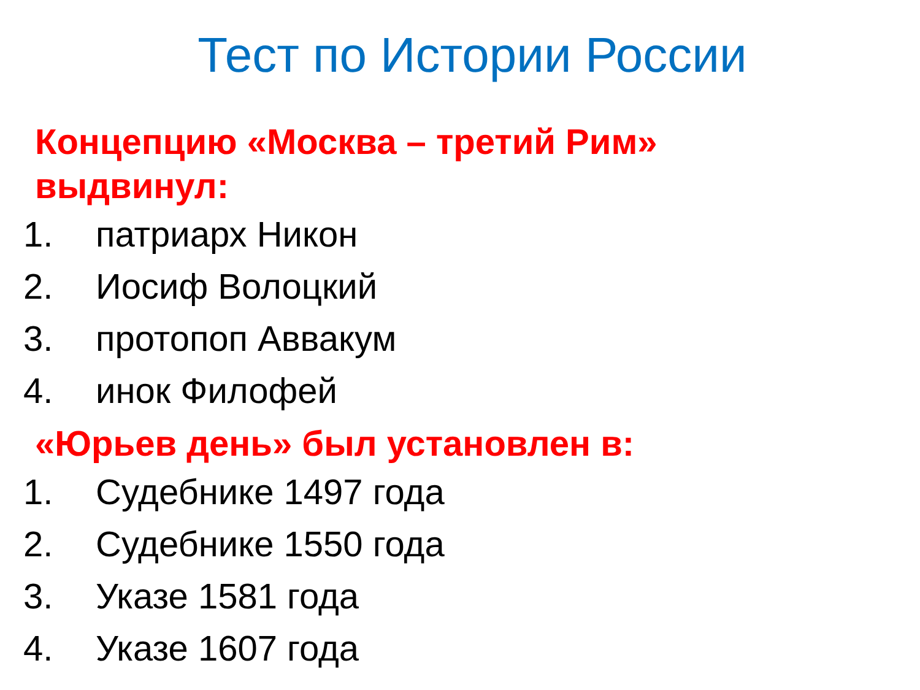Тест по Истории России
Концепцию «Москва – третий Рим» выдвинул:
1. патриарх Никон
2. Иосиф Волоцкий
3. протопоп Аввакум
4. инок Филофей
«Юрьев день» был установлен в:
1. Судебнике 1497 года
2. Судебнике 1550 года
3. Указе 1581 года
4. Указе 1607 года